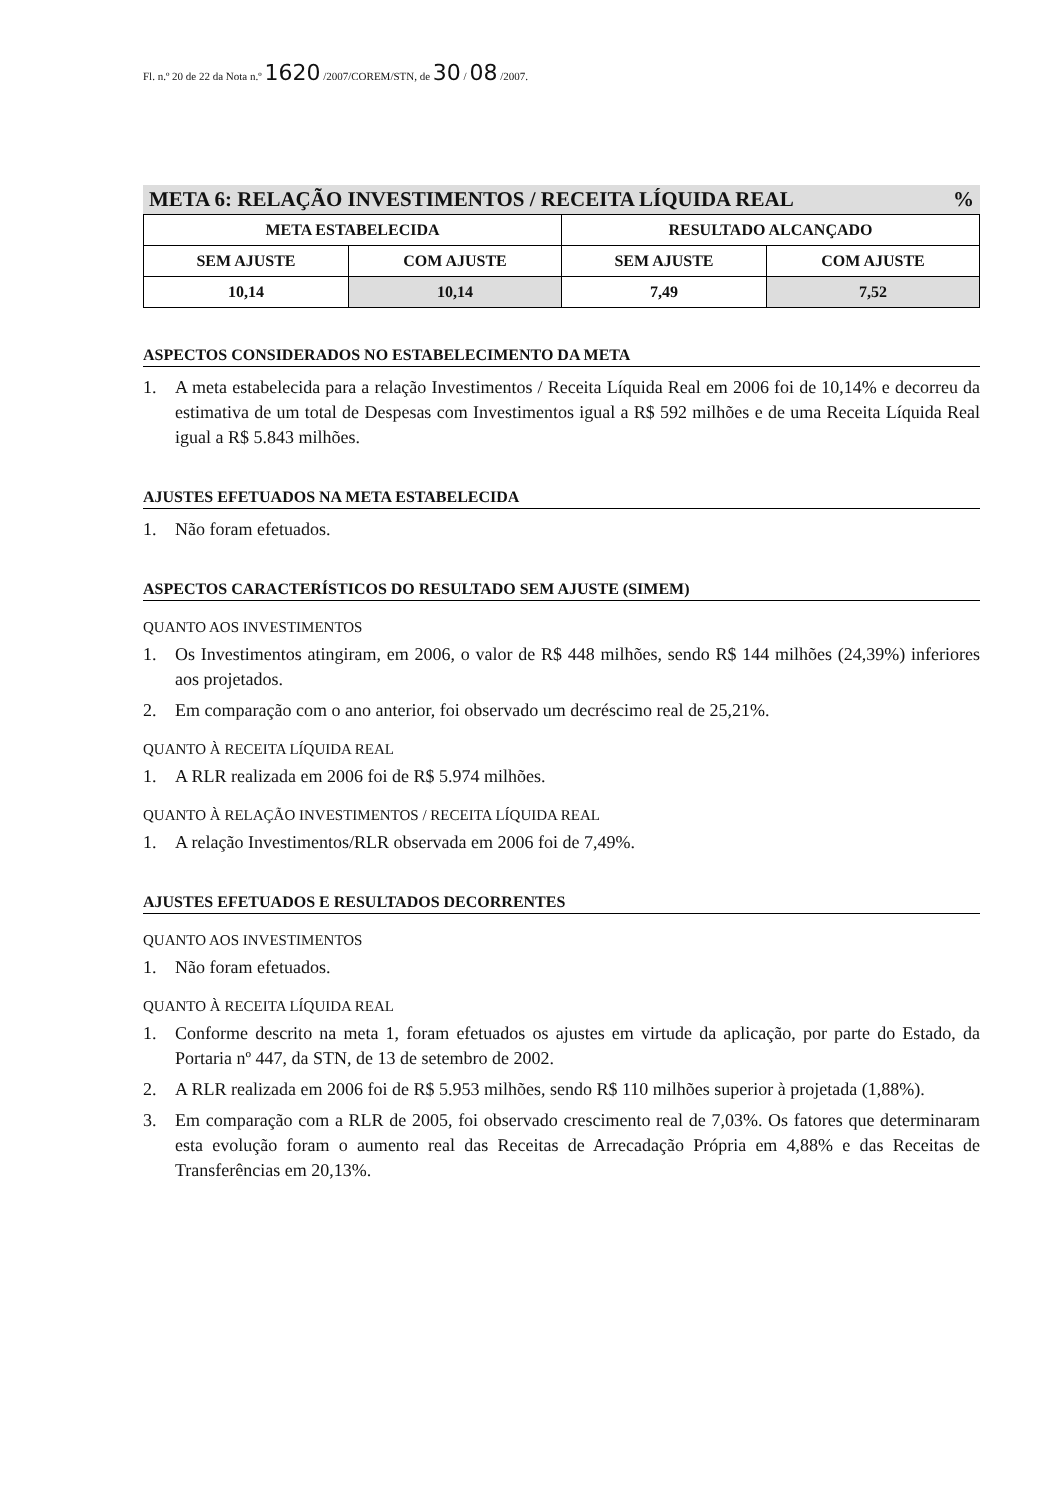Fl. n.º 20 de 22 da Nota n.º 1620 /2007/COREM/STN, de 30 / 08 /2007.
META 6: RELAÇÃO INVESTIMENTOS / RECEITA LÍQUIDA REAL%
| META ESTABELECIDA | | RESULTADO ALCANÇADO | |
| --- | --- | --- | --- |
| SEM AJUSTE | COM AJUSTE | SEM AJUSTE | COM AJUSTE |
| 10,14 | 10,14 | 7,49 | 7,52 |
ASPECTOS CONSIDERADOS NO ESTABELECIMENTO DA META
1. A meta estabelecida para a relação Investimentos / Receita Líquida Real em 2006 foi de 10,14% e decorreu da estimativa de um total de Despesas com Investimentos igual a R$ 592 milhões e de uma Receita Líquida Real igual a R$ 5.843 milhões.
AJUSTES EFETUADOS NA META ESTABELECIDA
1. Não foram efetuados.
ASPECTOS CARACTERÍSTICOS DO RESULTADO SEM AJUSTE (SIMEM)
QUANTO AOS INVESTIMENTOS
1. Os Investimentos atingiram, em 2006, o valor de R$ 448 milhões, sendo R$ 144 milhões (24,39%) inferiores aos projetados.
2. Em comparação com o ano anterior, foi observado um decréscimo real de 25,21%.
QUANTO À RECEITA LÍQUIDA REAL
1. A RLR realizada em 2006 foi de R$ 5.974 milhões.
QUANTO À RELAÇÃO INVESTIMENTOS / RECEITA LÍQUIDA REAL
1. A relação Investimentos/RLR observada em 2006 foi de 7,49%.
AJUSTES EFETUADOS E RESULTADOS DECORRENTES
QUANTO AOS INVESTIMENTOS
1. Não foram efetuados.
QUANTO À RECEITA LÍQUIDA REAL
1. Conforme descrito na meta 1, foram efetuados os ajustes em virtude da aplicação, por parte do Estado, da Portaria nº 447, da STN, de 13 de setembro de 2002.
2. A RLR realizada em 2006 foi de R$ 5.953 milhões, sendo R$ 110 milhões superior à projetada (1,88%).
3. Em comparação com a RLR de 2005, foi observado crescimento real de 7,03%. Os fatores que determinaram esta evolução foram o aumento real das Receitas de Arrecadação Própria em 4,88% e das Receitas de Transferências em 20,13%.